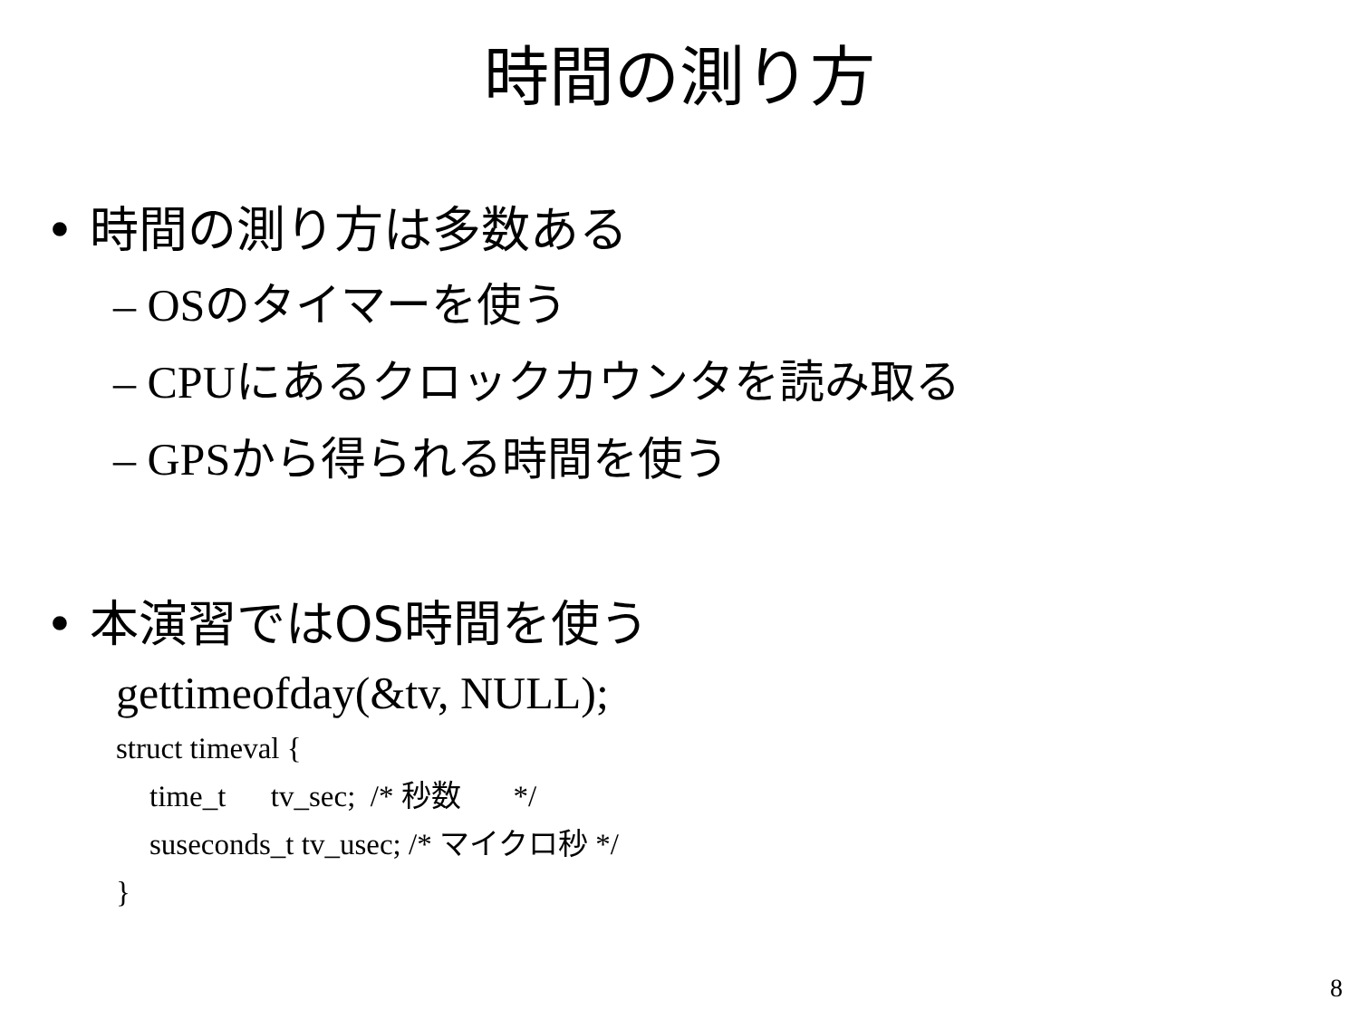時間の測り方
• 時間の測り方は多数ある
– OSのタイマーを使う
– CPUにあるクロックカウンタを読み取る
– GPSから得られる時間を使う
• 本演習ではOS時間を使う
gettimeofday(&tv, NULL);
struct timeval {
time_t tv_sec; /* 秒数 */
suseconds_t tv_usec; /* マイクロ秒 */
}
8